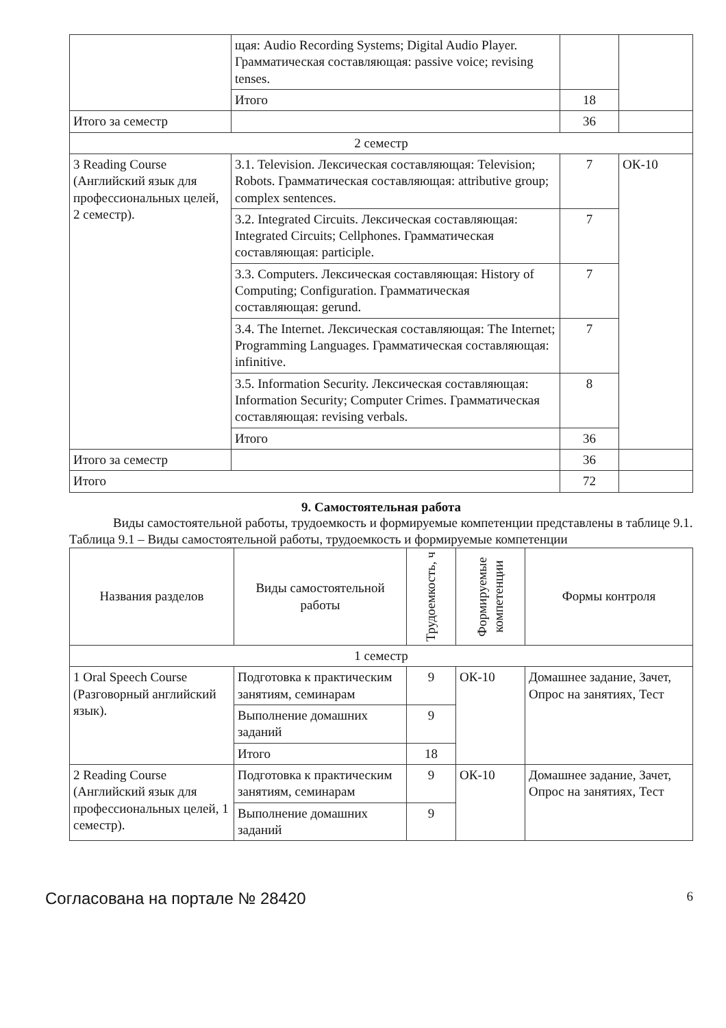| | щая: Audio Recording Systems; Digital Audio Player. Грамматическая составляющая: passive voice; revising tenses. | | |
| | Итого | 18 | |
| Итого за семестр | | 36 | |
| 2 семестр | | | |
| 3 Reading Course (Английский язык для профессиональных целей, 2 семестр). | 3.1. Television. Лексическая составляющая: Television; Robots. Грамматическая составляющая: attributive group; complex sentences. | 7 | ОК-10 |
| | 3.2. Integrated Circuits. Лексическая составляющая: Integrated Circuits; Cellphones. Грамматическая составляющая: participle. | 7 | |
| | 3.3. Computers. Лексическая составляющая: History of Computing; Configuration. Грамматическая составляющая: gerund. | 7 | |
| | 3.4. The Internet. Лексическая составляющая: The Internet; Programming Languages. Грамматическая составляющая: infinitive. | 7 | |
| | 3.5. Information Security. Лексическая составляющая: Information Security; Computer Crimes. Грамматическая составляющая: revising verbals. | 8 | |
| | Итого | 36 | |
| Итого за семестр | | 36 | |
| Итого | | 72 | |
9. Самостоятельная работа
Виды самостоятельной работы, трудоемкость и формируемые компетенции представлены в таблице 9.1.
Таблица 9.1 – Виды самостоятельной работы, трудоемкость и формируемые компетенции
| Названия разделов | Виды самостоятельной работы | Трудоемкость, ч | Формируемые компетенции | Формы контроля |
| --- | --- | --- | --- | --- |
| 1 семестр | | | | |
| 1 Oral Speech Course (Разговорный английский язык). | Подготовка к практическим занятиям, семинарам | 9 | ОК-10 | Домашнее задание, Зачет, Опрос на занятиях, Тест |
| | Выполнение домашних заданий | 9 | | |
| | Итого | 18 | | |
| 2 Reading Course (Английский язык для профессиональных целей, 1 семестр). | Подготовка к практическим занятиям, семинарам | 9 | ОК-10 | Домашнее задание, Зачет, Опрос на занятиях, Тест |
| | Выполнение домашних заданий | 9 | | |
Согласована на портале № 28420 6